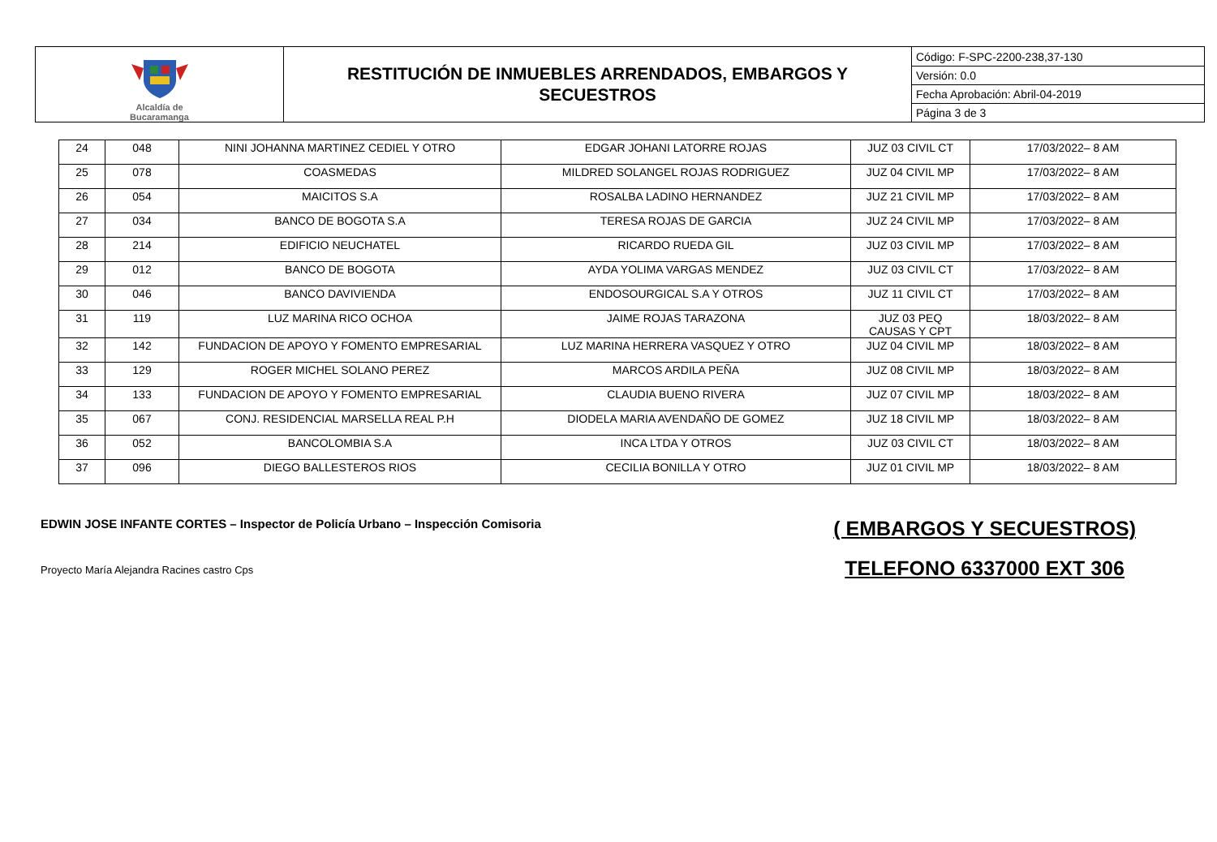| Alcaldía de Bucaramanga | RESTITUCIÓN DE INMUEBLES ARRENDADOS, EMBARGOS Y SECUESTROS | Código: F-SPC-2200-238,37-130 Versión: 0.0 Fecha Aprobación: Abril-04-2019 Página 3 de 3 |
| 24 | 048 | NINI JOHANNA MARTINEZ CEDIEL Y OTRO | EDGAR JOHANI LATORRE ROJAS | JUZ 03 CIVIL CT | 17/03/2022– 8 AM |
| 25 | 078 | COASMEDAS | MILDRED SOLANGEL ROJAS RODRIGUEZ | JUZ 04 CIVIL MP | 17/03/2022– 8 AM |
| 26 | 054 | MAICITOS S.A | ROSALBA LADINO HERNANDEZ | JUZ 21 CIVIL MP | 17/03/2022– 8 AM |
| 27 | 034 | BANCO DE BOGOTA S.A | TERESA ROJAS DE GARCIA | JUZ 24 CIVIL MP | 17/03/2022– 8 AM |
| 28 | 214 | EDIFICIO NEUCHATEL | RICARDO RUEDA GIL | JUZ 03 CIVIL MP | 17/03/2022– 8 AM |
| 29 | 012 | BANCO DE BOGOTA | AYDA YOLIMA VARGAS MENDEZ | JUZ 03 CIVIL CT | 17/03/2022– 8 AM |
| 30 | 046 | BANCO DAVIVIENDA | ENDOSOURGICAL S.A Y OTROS | JUZ 11 CIVIL CT | 17/03/2022– 8 AM |
| 31 | 119 | LUZ MARINA RICO OCHOA | JAIME ROJAS TARAZONA | JUZ 03 PEQ CAUSAS Y CPT | 18/03/2022– 8 AM |
| 32 | 142 | FUNDACION DE APOYO Y FOMENTO EMPRESARIAL | LUZ MARINA HERRERA VASQUEZ Y OTRO | JUZ 04 CIVIL MP | 18/03/2022– 8 AM |
| 33 | 129 | ROGER MICHEL SOLANO PEREZ | MARCOS ARDILA PEÑA | JUZ 08 CIVIL MP | 18/03/2022– 8 AM |
| 34 | 133 | FUNDACION DE APOYO Y FOMENTO EMPRESARIAL | CLAUDIA BUENO RIVERA | JUZ 07 CIVIL MP | 18/03/2022– 8 AM |
| 35 | 067 | CONJ. RESIDENCIAL MARSELLA REAL P.H | DIODELA MARIA AVENDAÑO DE GOMEZ | JUZ 18 CIVIL MP | 18/03/2022– 8 AM |
| 36 | 052 | BANCOLOMBIA S.A | INCA LTDA Y OTROS | JUZ 03 CIVIL CT | 18/03/2022– 8 AM |
| 37 | 096 | DIEGO BALLESTEROS RIOS | CECILIA BONILLA Y OTRO | JUZ 01 CIVIL MP | 18/03/2022– 8 AM |
EDWIN JOSE INFANTE CORTES – Inspector de Policía Urbano – Inspección Comisoria
Proyecto María Alejandra Racines castro Cps
( EMBARGOS Y SECUESTROS)
TELEFONO 6337000 EXT 306